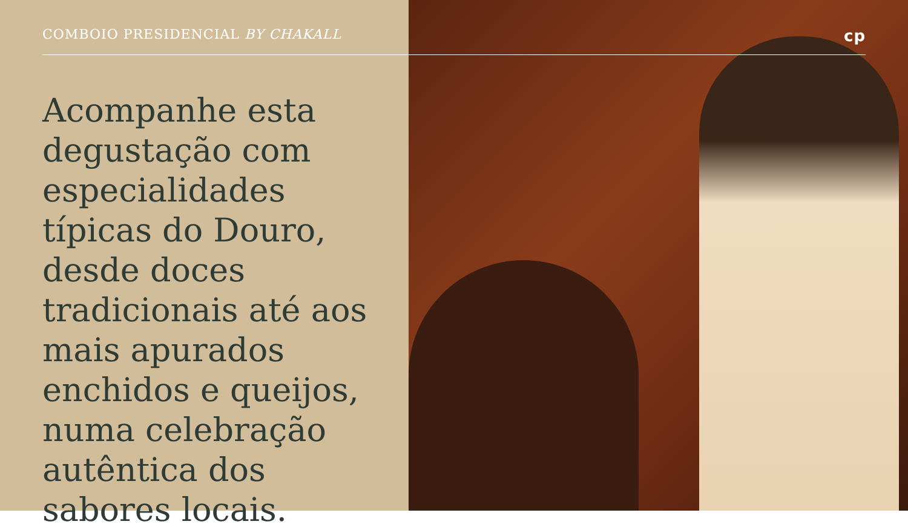COMBOIO PRESIDENCIAL BY CHAKALL
cp
Acompanhe esta degustação com especialidades típicas do Douro, desde doces tradicionais até aos mais apurados enchidos e queijos, numa celebração autêntica dos sabores locais.